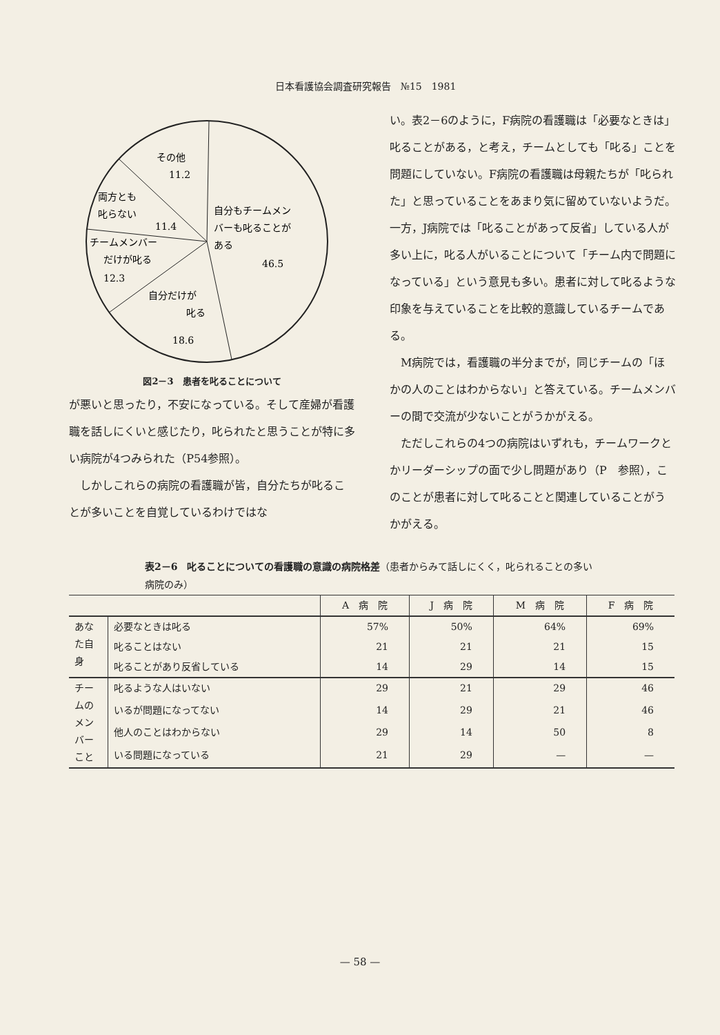日本看護協会調査研究報告　№15　1981
その他
11.2
両方とも
叱らない
11.4
チームメンバー
だけが叱る
12.3
自分だけが
叱る
18.6
自分もチームメン
バーも叱ることが
ある
46.5
図2－3　患者を叱ることについて
が悪いと思ったり，不安になっている。そして産婦が看護職を話しにくいと感じたり，叱られたと思うことが特に多い病院が4つみられた（P54参照）。
しかしこれらの病院の看護職が皆，自分たちが叱ることが多いことを自覚しているわけではな
い。表2－6のように，F病院の看護職は「必要なときは」叱ることがある，と考え，チームとしても「叱る」ことを問題にしていない。F病院の看護職は母親たちが「叱られた」と思っていることをあまり気に留めていないようだ。一方，J病院では「叱ることがあって反省」している人が多い上に，叱る人がいることについて「チーム内で問題になっている」という意見も多い。患者に対して叱るような印象を与えていることを比較的意識しているチームである。
M病院では，看護職の半分までが，同じチームの「ほかの人のことはわからない」と答えている。チームメンバーの間で交流が少ないことがうかがえる。
ただしこれらの4つの病院はいずれも，チームワークとかリーダーシップの面で少し問題があり（P　参照），このことが患者に対して叱ることと関連していることがうかがえる。
表2－6　叱ることについての看護職の意識の病院格差（患者からみて話しにくく，叱られることの多い病院のみ）
| | | A 病 院 | J 病 院 | M 病 院 | F 病 院 |
| --- | --- | --- | --- | --- | --- |
| あなた自身 | 必要なときは叱る | 57% | 50% | 64% | 69% |
| | 叱ることはない | 21 | 21 | 21 | 15 |
| | 叱ることがあり反省している | 14 | 29 | 14 | 15 |
| チームのメンバーこと | 叱るような人はいない | 29 | 21 | 29 | 46 |
| | いるが問題になってない | 14 | 29 | 21 | 46 |
| | 他人のことはわからない | 29 | 14 | 50 | 8 |
| | いる問題になっている | 21 | 29 | — | — |
— 58 —